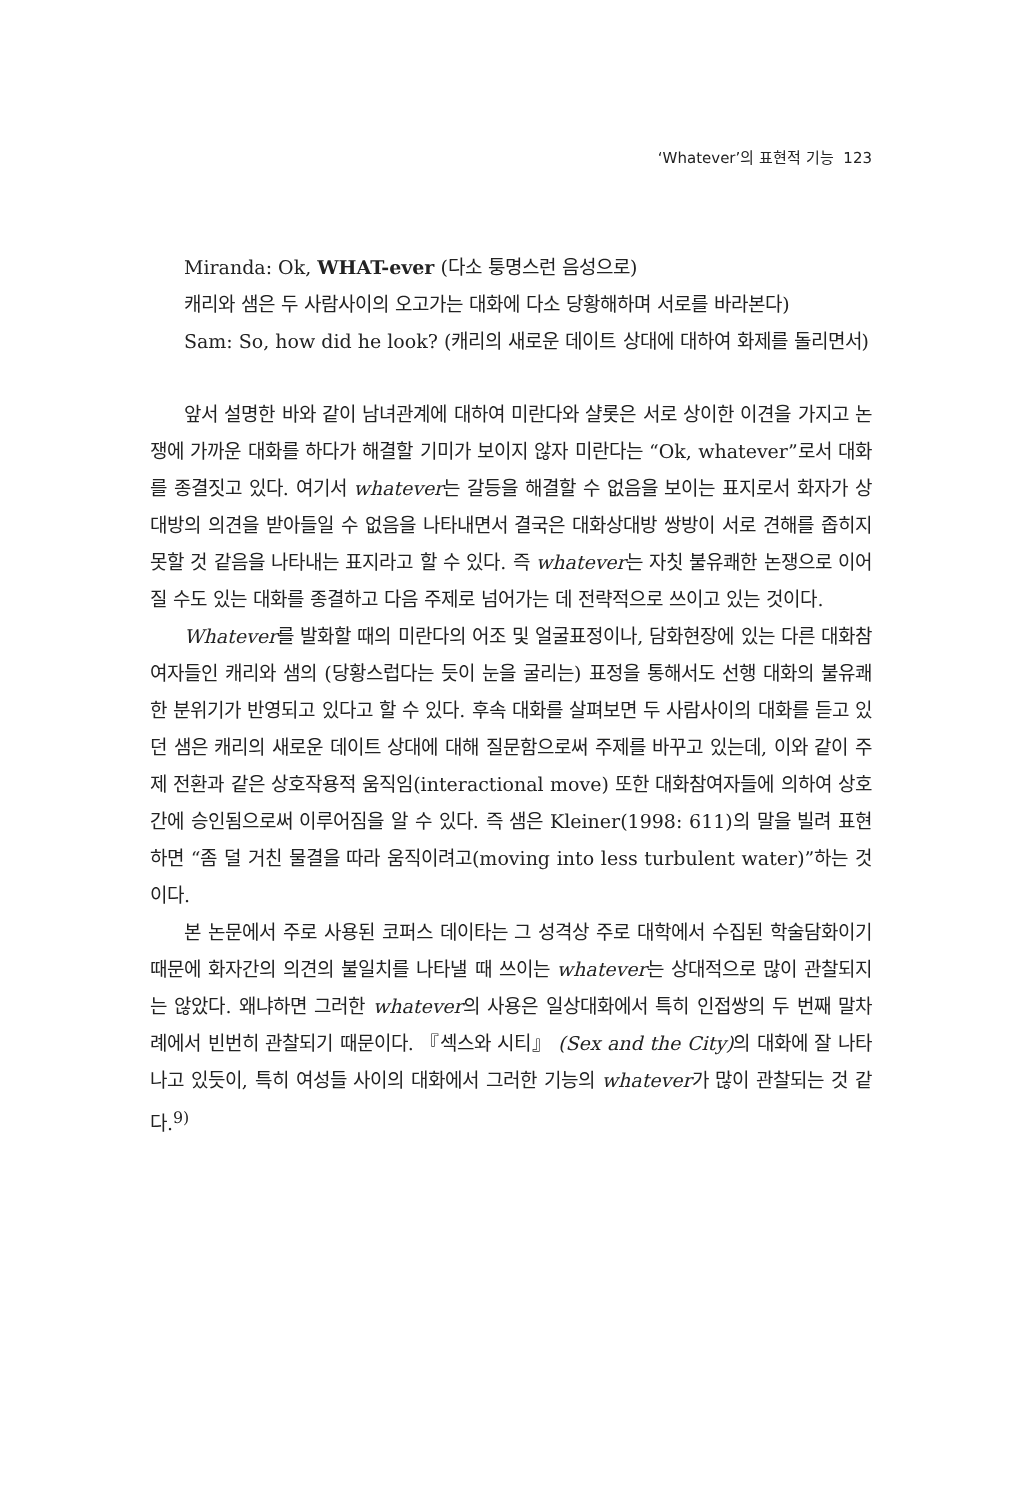‘Whatever’의 표현적 기능 123
Miranda: Ok, WHAT-ever (다소 퉁명스런 음성으로)
캐리와 샘은 두 사람사이의 오고가는 대화에 다소 당황해하며 서로를 바라본다)
Sam: So, how did he look? (캐리의 새로운 데이트 상대에 대하여 화제를 돌리면서)
앞서 설명한 바와 같이 남녀관계에 대하여 미란다와 샬롯은 서로 상이한 이견을 가지고 논쟁에 가까운 대화를 하다가 해결할 기미가 보이지 않자 미란다는 “Ok, whatever”로서 대화를 종결짓고 있다. 여기서 whatever는 갈등을 해결할 수 없음을 보이는 표지로서 화자가 상대방의 의견을 받아들일 수 없음을 나타내면서 결국은 대화상대방 쌍방이 서로 견해를 좁히지 못할 것 같음을 나타내는 표지라고 할 수 있다. 즉 whatever는 자칫 불유쾌한 논쟁으로 이어질 수도 있는 대화를 종결하고 다음 주제로 넘어가는 데 전략적으로 쓰이고 있는 것이다.
Whatever를 발화할 때의 미란다의 어조 및 얼굴표정이나, 담화현장에 있는 다른 대화참여자들인 캐리와 샘의 (당황스럽다는 듯이 눈을 굴리는) 표정을 통해서도 선행 대화의 불유쾌한 분위기가 반영되고 있다고 할 수 있다. 후속 대화를 살펴보면 두 사람사이의 대화를 듣고 있던 샘은 캐리의 새로운 데이트 상대에 대해 질문함으로써 주제를 바꾸고 있는데, 이와 같이 주제 전환과 같은 상호작용적 움직임(interactional move) 또한 대화참여자들에 의하여 상호간에 승인됨으로써 이루어짐을 알 수 있다. 즉 샘은 Kleiner(1998: 611)의 말을 빌려 표현하면 “좀 덜 거친 물결을 따라 움직이려고(moving into less turbulent water)”하는 것이다.
본 논문에서 주로 사용된 코퍼스 데이타는 그 성격상 주로 대학에서 수집된 학술담화이기 때문에 화자간의 의견의 불일치를 나타낼 때 쓰이는 whatever는 상대적으로 많이 관찰되지는 않았다. 왜냐하면 그러한 whatever의 사용은 일상대화에서 특히 인접쌍의 두 번째 말차례에서 빈번히 관찰되기 때문이다. 『섹스와 시티』 (Sex and the City) 의 대화에 잘 나타나고 있듯이, 특히 여성들 사이의 대화에서 그러한 기능의 whatever가 많이 관찰되는 것 같다.<sup>9)</sup>